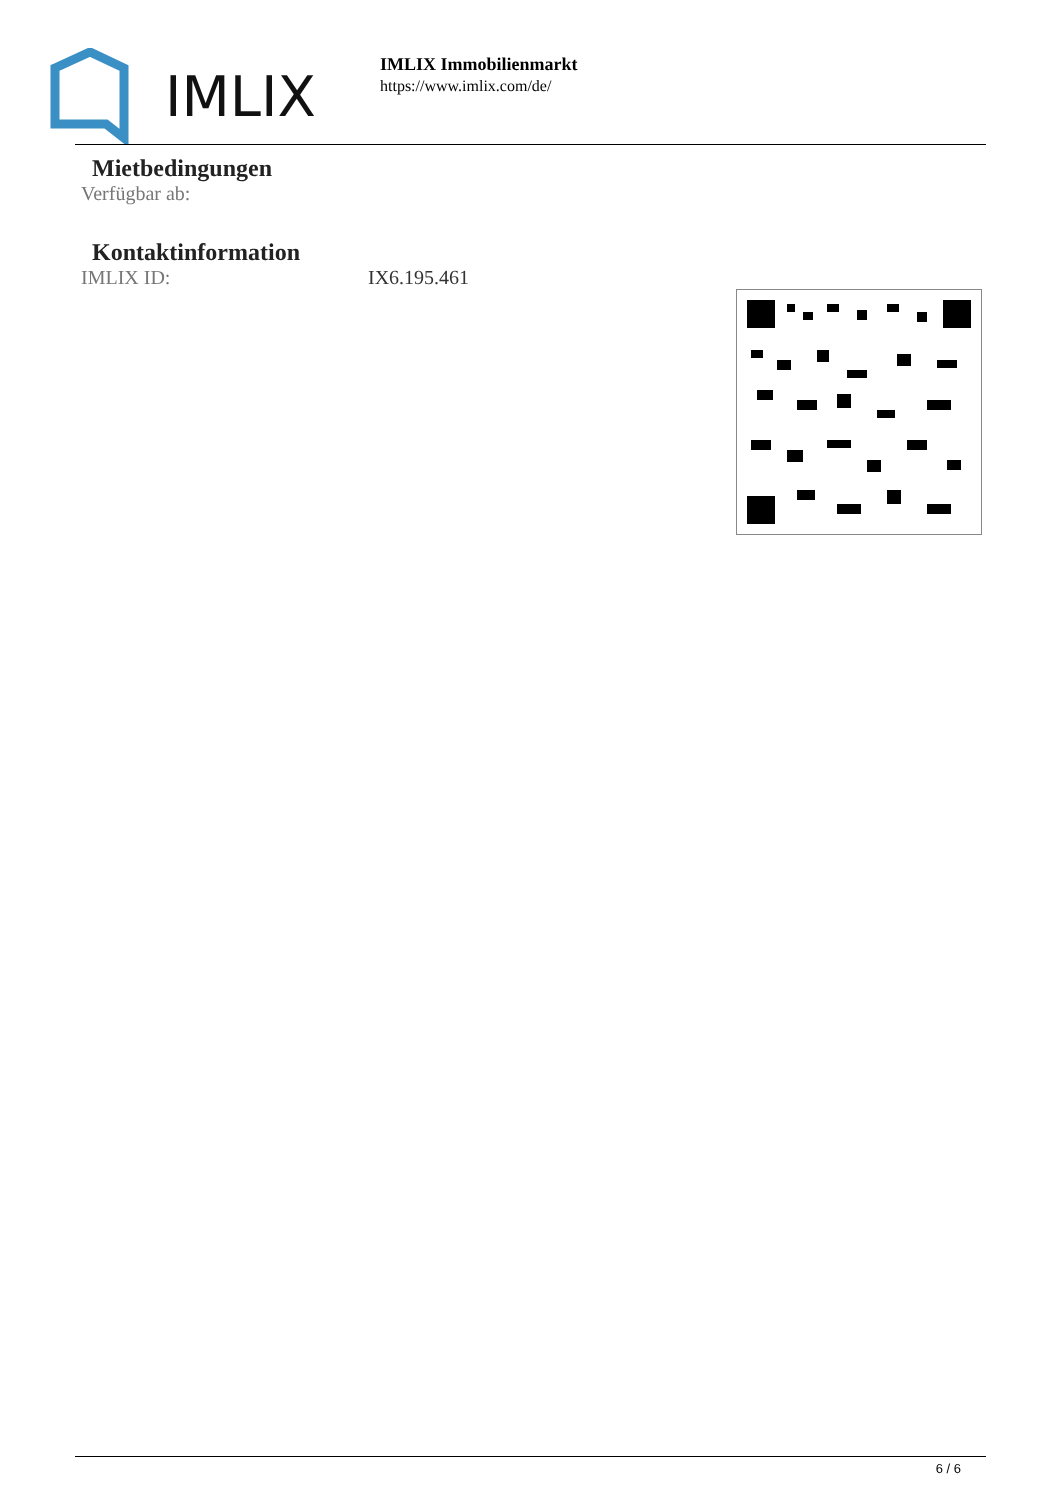IMLIX
IMLIX Immobilienmarkt
https://www.imlix.com/de/
Mietbedingungen
Verfügbar ab:
Kontaktinformation
IMLIX ID: IX6.195.461
6 / 6